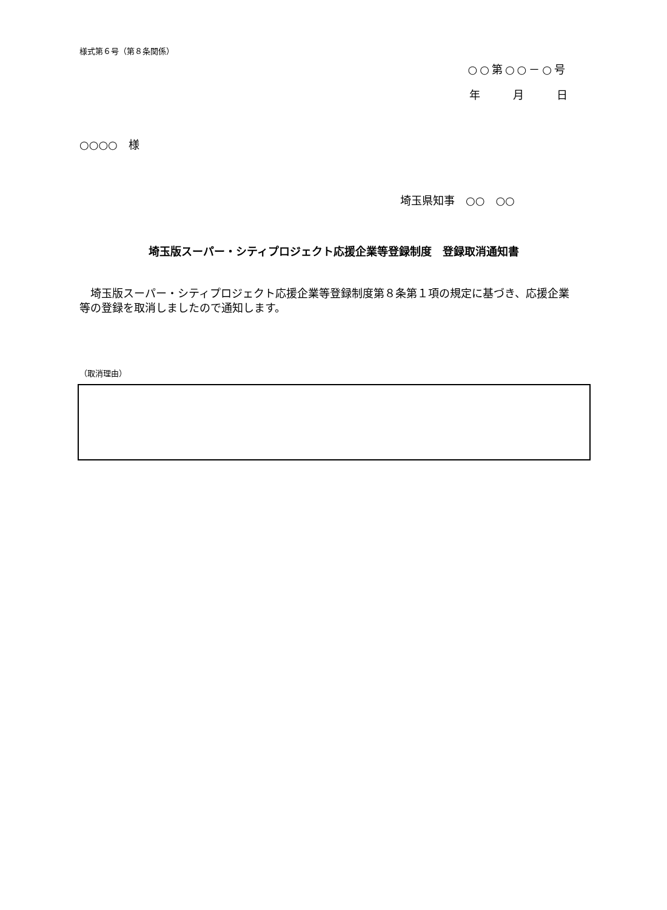様式第６号（第８条関係）
○○第○○－○号
年　　　月　　　日
○○○○　様
埼玉県知事　○○　○○
埼玉版スーパー・シティプロジェクト応援企業等登録制度　登録取消通知書
　埼玉版スーパー・シティプロジェクト応援企業等登録制度第８条第１項の規定に基づき、応援企業等の登録を取消しましたので通知します。
（取消理由）